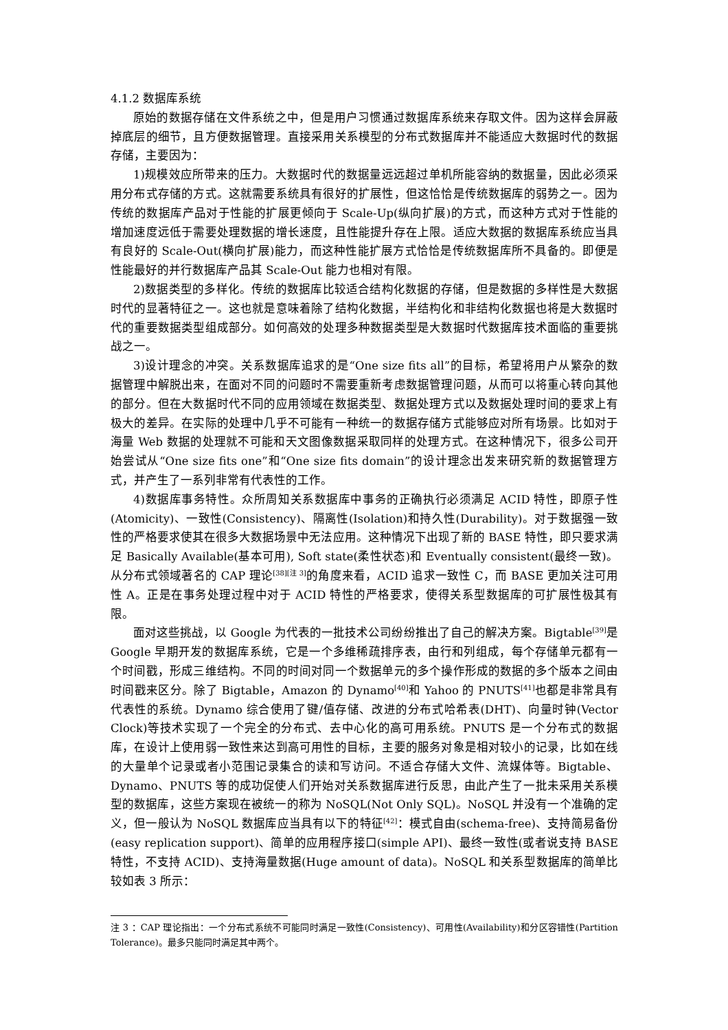4.1.2 数据库系统
原始的数据存储在文件系统之中，但是用户习惯通过数据库系统来存取文件。因为这样会屏蔽掉底层的细节，且方便数据管理。直接采用关系模型的分布式数据库并不能适应大数据时代的数据存储，主要因为：
1)规模效应所带来的压力。大数据时代的数据量远远超过单机所能容纳的数据量，因此必须采用分布式存储的方式。这就需要系统具有很好的扩展性，但这恰恰是传统数据库的弱势之一。因为传统的数据库产品对于性能的扩展更倾向于 Scale-Up(纵向扩展)的方式，而这种方式对于性能的增加速度远低于需要处理数据的增长速度，且性能提升存在上限。适应大数据的数据库系统应当具有良好的 Scale-Out(横向扩展)能力，而这种性能扩展方式恰恰是传统数据库所不具备的。即便是性能最好的并行数据库产品其 Scale-Out 能力也相对有限。
2)数据类型的多样化。传统的数据库比较适合结构化数据的存储，但是数据的多样性是大数据时代的显著特征之一。这也就是意味着除了结构化数据，半结构化和非结构化数据也将是大数据时代的重要数据类型组成部分。如何高效的处理多种数据类型是大数据时代数据库技术面临的重要挑战之一。
3)设计理念的冲突。关系数据库追求的是“One size fits all”的目标，希望将用户从繁杂的数据管理中解脱出来，在面对不同的问题时不需要重新考虑数据管理问题，从而可以将重心转向其他的部分。但在大数据时代不同的应用领域在数据类型、数据处理方式以及数据处理时间的要求上有极大的差异。在实际的处理中几乎不可能有一种统一的数据存储方式能够应对所有场景。比如对于海量 Web 数据的处理就不可能和天文图像数据采取同样的处理方式。在这种情况下，很多公司开始尝试从“One size fits one”和“One size fits domain”的设计理念出发来研究新的数据管理方式，并产生了一系列非常有代表性的工作。
4)数据库事务特性。众所周知关系数据库中事务的正确执行必须满足 ACID 特性，即原子性(Atomicity)、一致性(Consistency)、隔离性(Isolation)和持久性(Durability)。对于数据强一致性的严格要求使其在很多大数据场景中无法应用。这种情况下出现了新的 BASE 特性，即只要求满足 Basically Available(基本可用), Soft state(柔性状态)和 Eventually consistent(最终一致)。从分布式领域著名的 CAP 理论<sup>[38][注 3]</sup>的角度来看，ACID 追求一致性 C，而 BASE 更加关注可用性 A。正是在事务处理过程中对于 ACID 特性的严格要求，使得关系型数据库的可扩展性极其有限。
面对这些挑战，以 Google 为代表的一批技术公司纷纷推出了自己的解决方案。Bigtable<sup>[39]</sup>是 Google 早期开发的数据库系统，它是一个多维稀疏排序表，由行和列组成，每个存储单元都有一个时间戳，形成三维结构。不同的时间对同一个数据单元的多个操作形成的数据的多个版本之间由时间戳来区分。除了 Bigtable，Amazon 的 Dynamo<sup>[40]</sup>和 Yahoo 的 PNUTS<sup>[41]</sup>也都是非常具有代表性的系统。Dynamo 综合使用了键/值存储、改进的分布式哈希表(DHT)、向量时钟(Vector Clock)等技术实现了一个完全的分布式、去中心化的高可用系统。PNUTS 是一个分布式的数据库，在设计上使用弱一致性来达到高可用性的目标，主要的服务对象是相对较小的记录，比如在线的大量单个记录或者小范围记录集合的读和写访问。不适合存储大文件、流媒体等。Bigtable、Dynamo、PNUTS 等的成功促使人们开始对关系数据库进行反思，由此产生了一批未采用关系模型的数据库，这些方案现在被统一的称为 NoSQL(Not Only SQL)。NoSQL 并没有一个准确的定义，但一般认为 NoSQL 数据库应当具有以下的特征<sup>[42]</sup>：模式自由(schema-free)、支持简易备份(easy replication support)、简单的应用程序接口(simple API)、最终一致性(或者说支持 BASE 特性，不支持 ACID)、支持海量数据(Huge amount of data)。NoSQL 和关系型数据库的简单比较如表 3 所示：
注 3 ：CAP 理论指出：一个分布式系统不可能同时满足一致性(Consistency)、可用性(Availability)和分区容错性(Partition Tolerance)。最多只能同时满足其中两个。